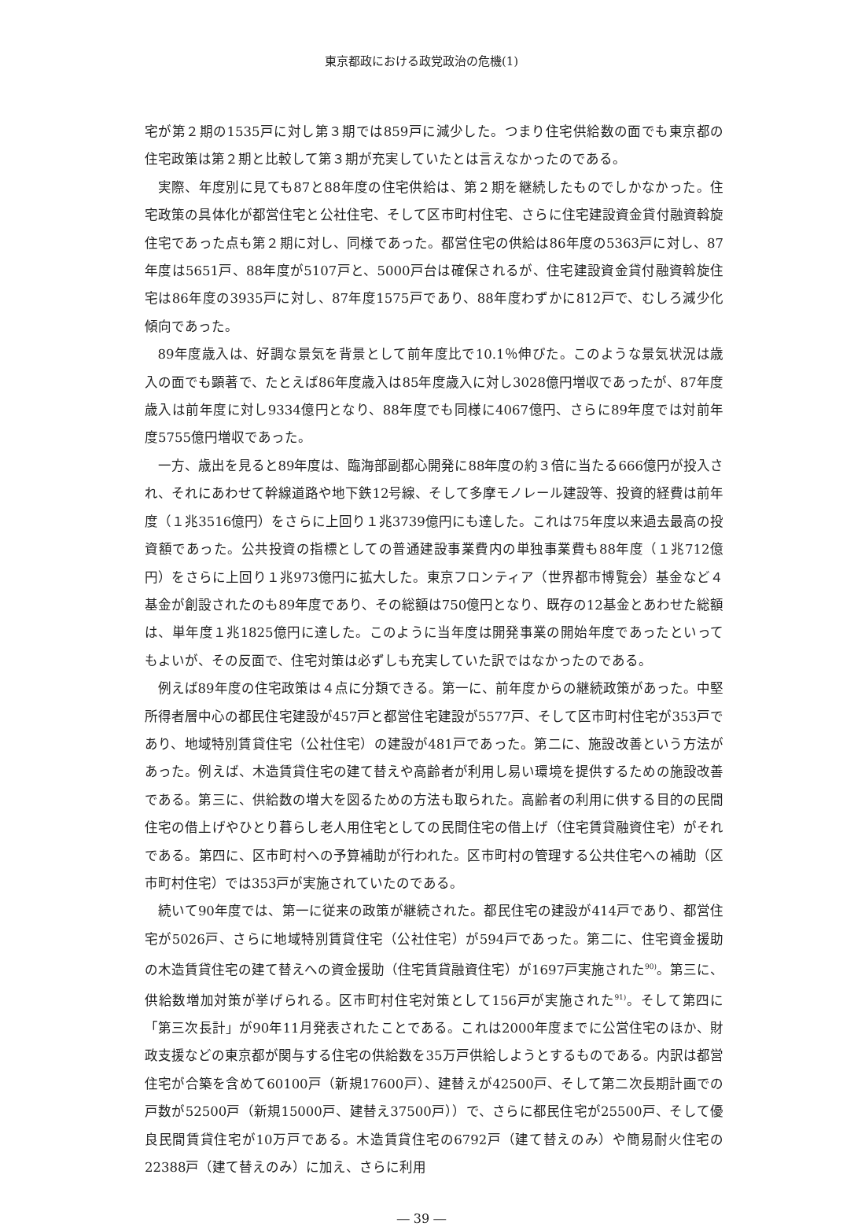東京都政における政党政治の危機(1)
宅が第２期の1535戸に対し第３期では859戸に減少した。つまり住宅供給数の面でも東京都の住宅政策は第２期と比較して第３期が充実していたとは言えなかったのである。
実際、年度別に見ても87と88年度の住宅供給は、第２期を継続したものでしかなかった。住宅政策の具体化が都営住宅と公社住宅、そして区市町村住宅、さらに住宅建設資金貸付融資斡旋住宅であった点も第２期に対し、同様であった。都営住宅の供給は86年度の5363戸に対し、87年度は5651戸、88年度が5107戸と、5000戸台は確保されるが、住宅建設資金貸付融資斡旋住宅は86年度の3935戸に対し、87年度1575戸であり、88年度わずかに812戸で、むしろ減少化傾向であった。
89年度歳入は、好調な景気を背景として前年度比で10.1％伸びた。このような景気状況は歳入の面でも顕著で、たとえば86年度歳入は85年度歳入に対し3028億円増収であったが、87年度歳入は前年度に対し9334億円となり、88年度でも同様に4067億円、さらに89年度では対前年度5755億円増収であった。
一方、歳出を見ると89年度は、臨海部副都心開発に88年度の約３倍に当たる666億円が投入され、それにあわせて幹線道路や地下鉄12号線、そして多摩モノレール建設等、投資的経費は前年度（１兆3516億円）をさらに上回り１兆3739億円にも達した。これは75年度以来過去最高の投資額であった。公共投資の指標としての普通建設事業費内の単独事業費も88年度（１兆712億円）をさらに上回り１兆973億円に拡大した。東京フロンティア（世界都市博覧会）基金など４基金が創設されたのも89年度であり、その総額は750億円となり、既存の12基金とあわせた総額は、単年度１兆1825億円に達した。このように当年度は開発事業の開始年度であったといってもよいが、その反面で、住宅対策は必ずしも充実していた訳ではなかったのである。
例えば89年度の住宅政策は４点に分類できる。第一に、前年度からの継続政策があった。中堅所得者層中心の都民住宅建設が457戸と都営住宅建設が5577戸、そして区市町村住宅が353戸であり、地域特別賃貸住宅（公社住宅）の建設が481戸であった。第二に、施設改善という方法があった。例えば、木造賃貸住宅の建て替えや高齢者が利用し易い環境を提供するための施設改善である。第三に、供給数の増大を図るための方法も取られた。高齢者の利用に供する目的の民間住宅の借上げやひとり暮らし老人用住宅としての民間住宅の借上げ（住宅賃貸融資住宅）がそれである。第四に、区市町村への予算補助が行われた。区市町村の管理する公共住宅への補助（区市町村住宅）では353戸が実施されていたのである。
続いて90年度では、第一に従来の政策が継続された。都民住宅の建設が414戸であり、都営住宅が5026戸、さらに地域特別賃貸住宅（公社住宅）が594戸であった。第二に、住宅資金援助の木造賃貸住宅の建て替えへの資金援助（住宅賃貸融資住宅）が1697戸実施された<sup>90)</sup>。第三に、供給数増加対策が挙げられる。区市町村住宅対策として156戸が実施された<sup>91)</sup>。そして第四に「第三次長計」が90年11月発表されたことである。これは2000年度までに公営住宅のほか、財政支援などの東京都が関与する住宅の供給数を35万戸供給しようとするものである。内訳は都営住宅が合築を含めて60100戸（新規17600戸）、建替えが42500戸、そして第二次長期計画での戸数が52500戸（新規15000戸、建替え37500戸））で、さらに都民住宅が25500戸、そして優良民間賃貸住宅が10万戸である。木造賃貸住宅の6792戸（建て替えのみ）や簡易耐火住宅の22388戸（建て替えのみ）に加え、さらに利用
― 39 ―